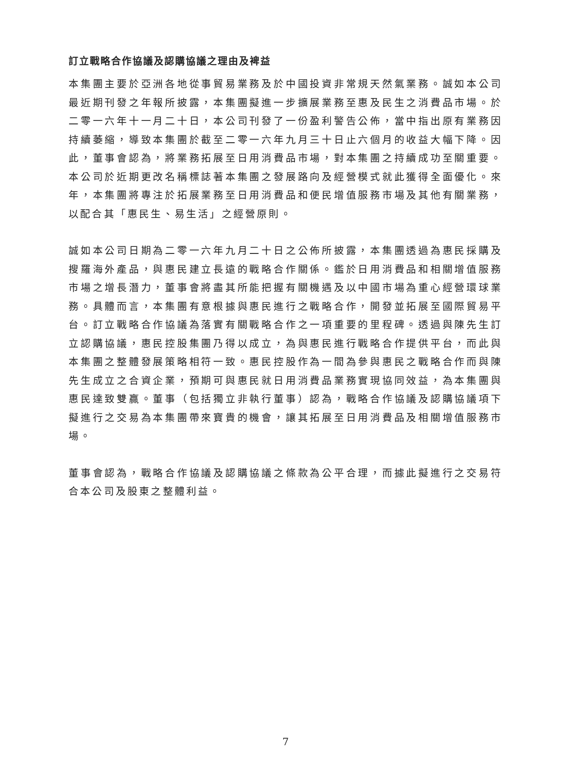訂立戰略合作協議及認購協議之理由及裨益
本集團主要於亞洲各地從事貿易業務及於中國投資非常規天然氣業務。誠如本公司最近期刊發之年報所披露，本集團擬進一步擴展業務至惠及民生之消費品市場。於二零一六年十一月二十日，本公司刊發了一份盈利警告公佈，當中指出原有業務因持續萎縮，導致本集團於截至二零一六年九月三十日止六個月的收益大幅下降。因此，董事會認為，將業務拓展至日用消費品市場，對本集團之持續成功至關重要。本公司於近期更改名稱標誌著本集團之發展路向及經營模式就此獲得全面優化。來年，本集團將專注於拓展業務至日用消費品和便民增值服務市場及其他有關業務，以配合其「惠民生、易生活」之經營原則。
誠如本公司日期為二零一六年九月二十日之公佈所披露，本集團透過為惠民採購及搜羅海外產品，與惠民建立長遠的戰略合作關係。鑑於日用消費品和相關增值服務市場之增長潛力，董事會將盡其所能把握有關機遇及以中國市場為重心經營環球業務。具體而言，本集團有意根據與惠民進行之戰略合作，開發並拓展至國際貿易平台。訂立戰略合作協議為落實有關戰略合作之一項重要的里程碑。透過與陳先生訂立認購協議，惠民控股集團乃得以成立，為與惠民進行戰略合作提供平台，而此與本集團之整體發展策略相符一致。惠民控股作為一間為參與惠民之戰略合作而與陳先生成立之合資企業，預期可與惠民就日用消費品業務實現協同效益，為本集團與惠民達致雙贏。董事（包括獨立非執行董事）認為，戰略合作協議及認購協議項下擬進行之交易為本集團帶來寶貴的機會，讓其拓展至日用消費品及相關增值服務市場。
董事會認為，戰略合作協議及認購協議之條款為公平合理，而據此擬進行之交易符合本公司及股東之整體利益。
7